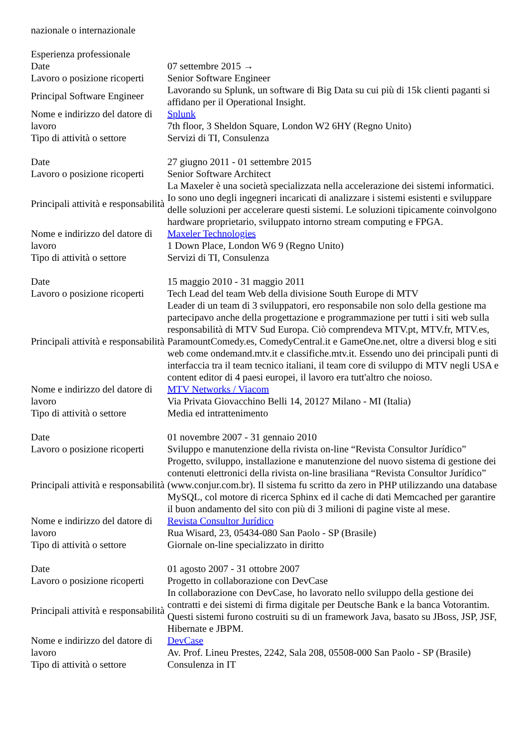nazionale o internazionale
| Esperienza professionale | |
| Date | 07 settembre 2015 → |
| Lavoro o posizione ricoperti | Senior Software Engineer |
| Principal Software Engineer | Lavorando su Splunk, un software di Big Data su cui più di 15k clienti paganti si affidano per il Operational Insight. |
| Nome e indirizzo del datore di lavoro | Splunk |
| | 7th floor, 3 Sheldon Square, London W2 6HY (Regno Unito) |
| Tipo di attività o settore | Servizi di TI, Consulenza |
| Date | 27 giugno 2011 - 01 settembre 2015 |
| Lavoro o posizione ricoperti | Senior Software Architect |
| Principali attività e responsabilità | La Maxeler è una società specializzata nella accelerazione dei sistemi informatici. Io sono uno degli ingegneri incaricati di analizzare i sistemi esistenti e sviluppare delle soluzioni per accelerare questi sistemi. Le soluzioni tipicamente coinvolgono hardware proprietario, sviluppato intorno stream computing e FPGA. |
| Nome e indirizzo del datore di lavoro | Maxeler Technologies |
| | 1 Down Place, London W6 9 (Regno Unito) |
| Tipo di attività o settore | Servizi di TI, Consulenza |
| Date | 15 maggio 2010 - 31 maggio 2011 |
| Lavoro o posizione ricoperti | Tech Lead del team Web della divisione South Europe di MTV |
| Principali attività e responsabilità | Leader di un team di 3 sviluppatori, ero responsabile non solo della gestione ma partecipavo anche della progettazione e programmazione per tutti i siti web sulla responsabilità di MTV Sud Europa. Ciò comprendeva MTV.pt, MTV.fr, MTV.es, ParamountComedy.es, ComedyCentral.it e GameOne.net, oltre a diversi blog e siti web come ondemand.mtv.it e classifiche.mtv.it. Essendo uno dei principali punti di interfaccia tra il team tecnico italiani, il team core di sviluppo di MTV negli USA e content editor di 4 paesi europei, il lavoro era tutt'altro che noioso. |
| Nome e indirizzo del datore di lavoro | MTV Networks / Viacom |
| | Via Privata Giovacchino Belli 14, 20127 Milano - MI (Italia) |
| Tipo di attività o settore | Media ed intrattenimento |
| Date | 01 novembre 2007 - 31 gennaio 2010 |
| Lavoro o posizione ricoperti | Sviluppo e manutenzione della rivista on-line “Revista Consultor Jurídico” |
| Principali attività e responsabilità | Progetto, sviluppo, installazione e manutenzione del nuovo sistema di gestione dei contenuti elettronici della rivista on-line brasiliana “Revista Consultor Jurídico” (www.conjur.com.br). Il sistema fu scritto da zero in PHP utilizzando una database MySQL, col motore di ricerca Sphinx ed il cache di dati Memcached per garantire il buon andamento del sito con più di 3 milioni di pagine viste al mese. |
| Nome e indirizzo del datore di lavoro | Revista Consultor Jurídico |
| | Rua Wisard, 23, 05434-080 San Paolo - SP (Brasile) |
| Tipo di attività o settore | Giornale on-line specializzato in diritto |
| Date | 01 agosto 2007 - 31 ottobre 2007 |
| Lavoro o posizione ricoperti | Progetto in collaborazione con DevCase |
| Principali attività e responsabilità | In collaborazione con DevCase, ho lavorato nello sviluppo della gestione dei contratti e dei sistemi di firma digitale per Deutsche Bank e la banca Votorantim. Questi sistemi furono costruiti su di un framework Java, basato su JBoss, JSP, JSF, Hibernate e JBPM. |
| Nome e indirizzo del datore di lavoro | DevCase |
| | Av. Prof. Lineu Prestes, 2242, Sala 208, 05508-000 San Paolo - SP (Brasile) |
| Tipo di attività o settore | Consulenza in IT |